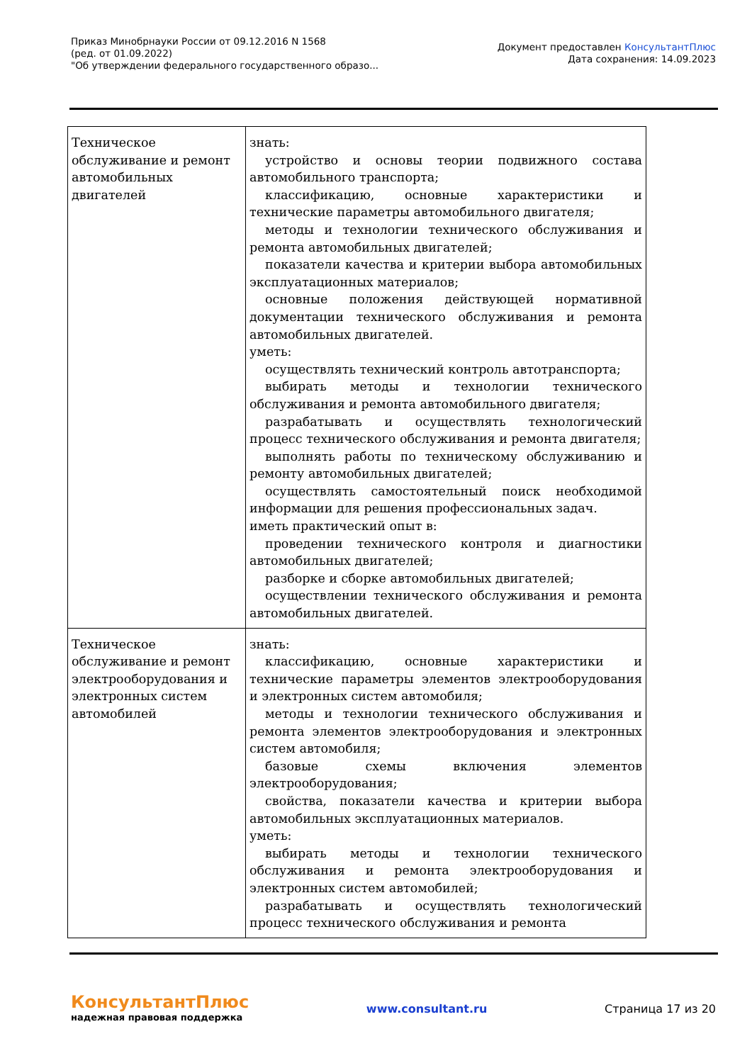Приказ Минобрнауки России от 09.12.2016 N 1568
(ред. от 01.09.2022)
"Об утверждении федерального государственного образо...
Документ предоставлен КонсультантПлюс
Дата сохранения: 14.09.2023
| Техническое обслуживание и ремонт автомобильных двигателей | знать: устройство и основы теории подвижного состава автомобильного транспорта; классификацию, основные характеристики и технические параметры автомобильного двигателя; методы и технологии технического обслуживания и ремонта автомобильных двигателей; показатели качества и критерии выбора автомобильных эксплуатационных материалов; основные положения действующей нормативной документации технического обслуживания и ремонта автомобильных двигателей. уметь: осуществлять технический контроль автотранспорта; выбирать методы и технологии технического обслуживания и ремонта автомобильного двигателя; разрабатывать и осуществлять технологический процесс технического обслуживания и ремонта двигателя; выполнять работы по техническому обслуживанию и ремонту автомобильных двигателей; осуществлять самостоятельный поиск необходимой информации для решения профессиональных задач. иметь практический опыт в: проведении технического контроля и диагностики автомобильных двигателей; разборке и сборке автомобильных двигателей; осуществлении технического обслуживания и ремонта автомобильных двигателей. |
| Техническое обслуживание и ремонт электрооборудования и электронных систем автомобилей | знать: классификацию, основные характеристики и технические параметры элементов электрооборудования и электронных систем автомобиля; методы и технологии технического обслуживания и ремонта элементов электрооборудования и электронных систем автомобиля; базовые схемы включения элементов электрооборудования; свойства, показатели качества и критерии выбора автомобильных эксплуатационных материалов. уметь: выбирать методы и технологии технического обслуживания и ремонта электрооборудования и электронных систем автомобилей; разрабатывать и осуществлять технологический процесс технического обслуживания и ремонта |
КонсультантПлюс
надежная правовая поддержка
www.consultant.ru Страница 17 из 20